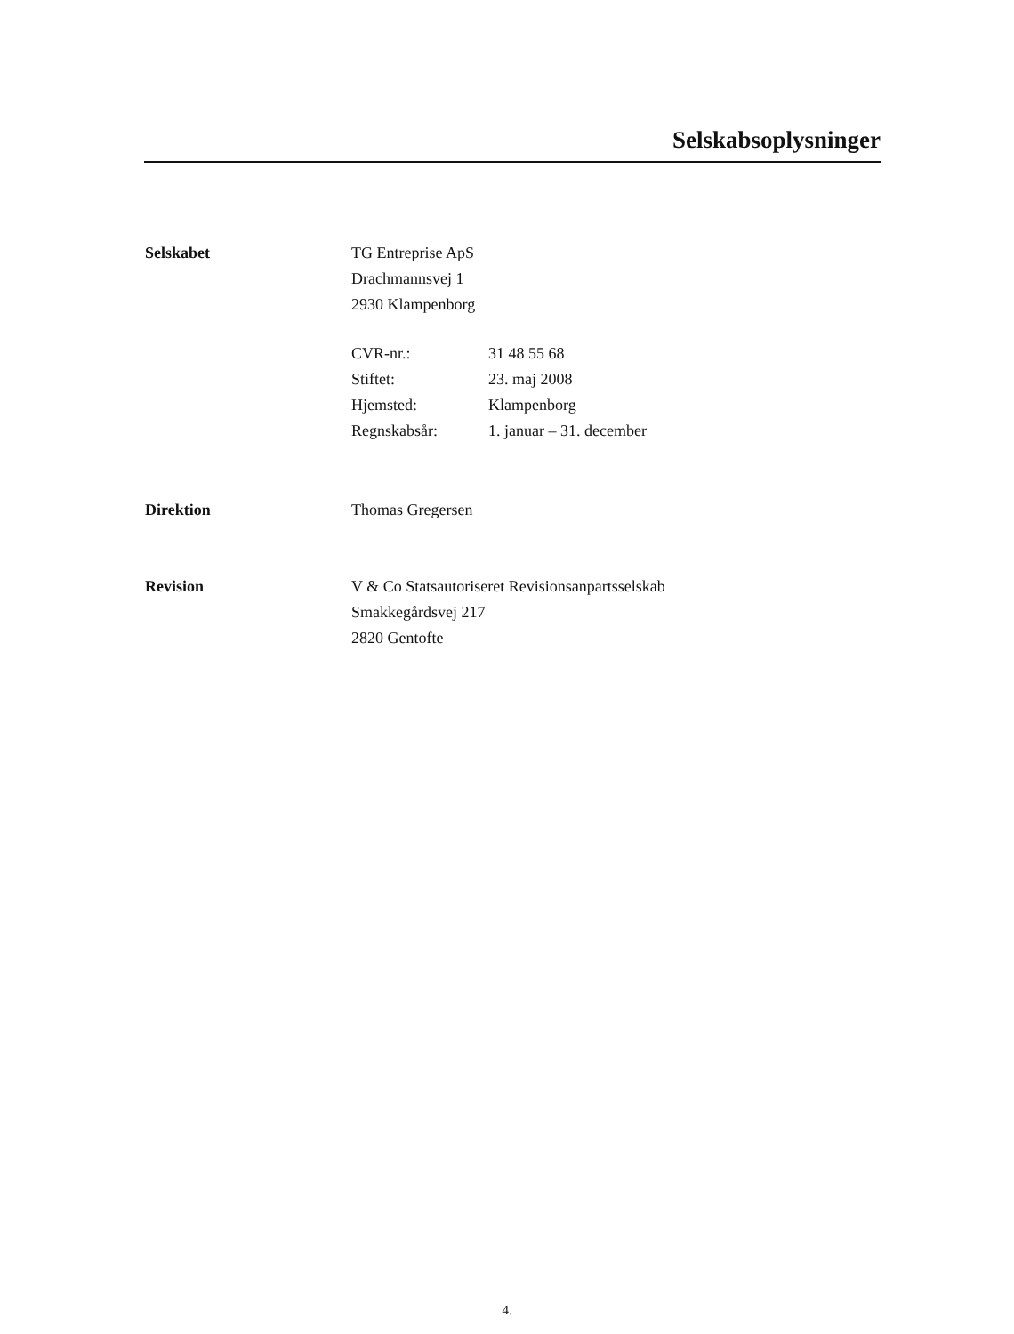Selskabsoplysninger
Selskabet TG Entreprise ApS
Drachmannsvej 1
2930 Klampenborg
CVR-nr.: 31 48 55 68
Stiftet: 23. maj 2008
Hjemsted: Klampenborg
Regnskabsår: 1. januar – 31. december
Direktion Thomas Gregersen
Revision V & Co Statsautoriseret Revisionsanpartsselskab
Smakkegårdsvej 217
2820 Gentofte
4.